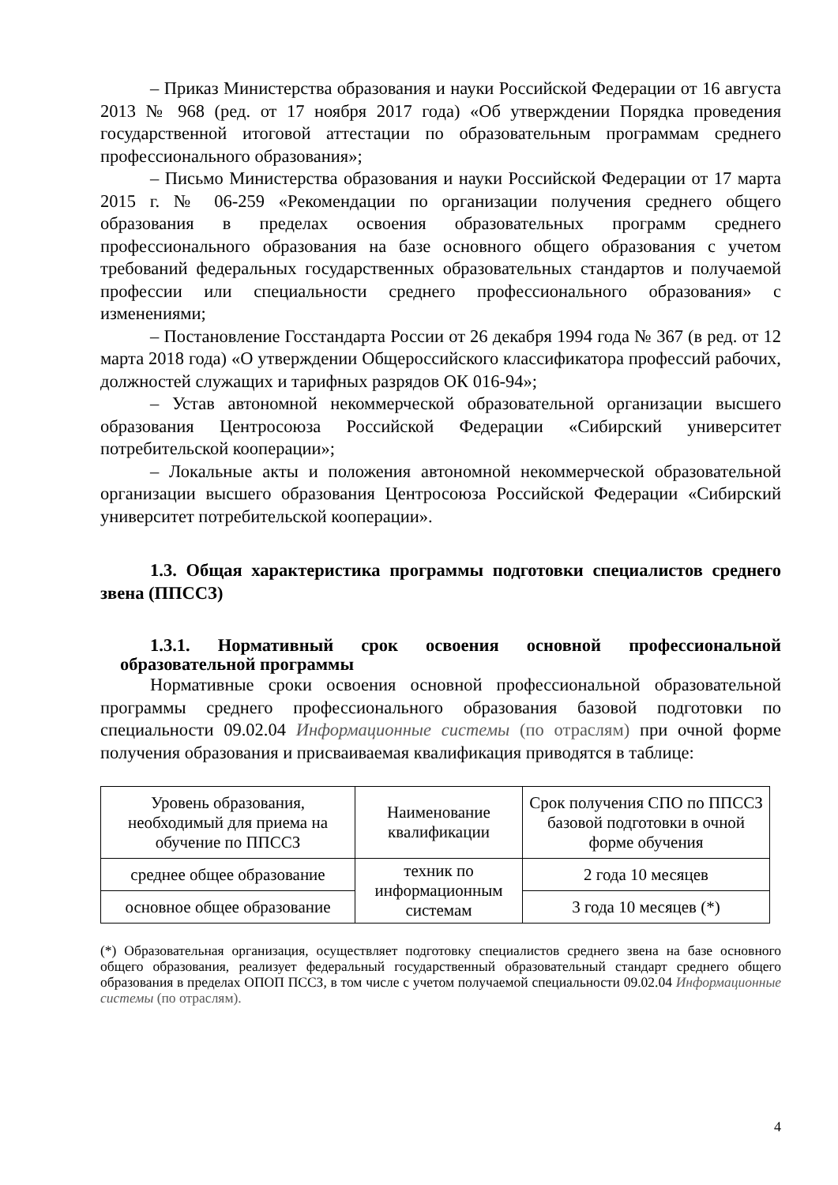– Приказ Министерства образования и науки Российской Федерации от 16 августа 2013 № 968 (ред. от 17 ноября 2017 года) «Об утверждении Порядка проведения государственной итоговой аттестации по образовательным программам среднего профессионального образования»;
– Письмо Министерства образования и науки Российской Федерации от 17 марта 2015 г. № 06-259 «Рекомендации по организации получения среднего общего образования в пределах освоения образовательных программ среднего профессионального образования на базе основного общего образования с учетом требований федеральных государственных образовательных стандартов и получаемой профессии или специальности среднего профессионального образования» с изменениями;
– Постановление Госстандарта России от 26 декабря 1994 года № 367 (в ред. от 12 марта 2018 года) «О утверждении Общероссийского классификатора профессий рабочих, должностей служащих и тарифных разрядов ОК 016-94»;
– Устав автономной некоммерческой образовательной организации высшего образования Центросоюза Российской Федерации «Сибирский университет потребительской кооперации»;
– Локальные акты и положения автономной некоммерческой образовательной организации высшего образования Центросоюза Российской Федерации «Сибирский университет потребительской кооперации».
1.3. Общая характеристика программы подготовки специалистов среднего звена (ППССЗ)
1.3.1. Нормативный срок освоения основной профессиональной образовательной программы
Нормативные сроки освоения основной профессиональной образовательной программы среднего профессионального образования базовой подготовки по специальности 09.02.04 Информационные системы (по отраслям) при очной форме получения образования и присваиваемая квалификация приводятся в таблице:
| Уровень образования, необходимый для приема на обучение по ППССЗ | Наименование квалификации | Срок получения СПО по ППССЗ базовой подготовки в очной форме обучения |
| среднее общее образование | техник по информационным системам | 2 года 10 месяцев |
| основное общее образование | | 3 года 10 месяцев (*) |
(*) Образовательная организация, осуществляет подготовку специалистов среднего звена на базе основного общего образования, реализует федеральный государственный образовательный стандарт среднего общего образования в пределах ОПОП ПССЗ, в том числе с учетом получаемой специальности 09.02.04 Информационные системы (по отраслям).
4